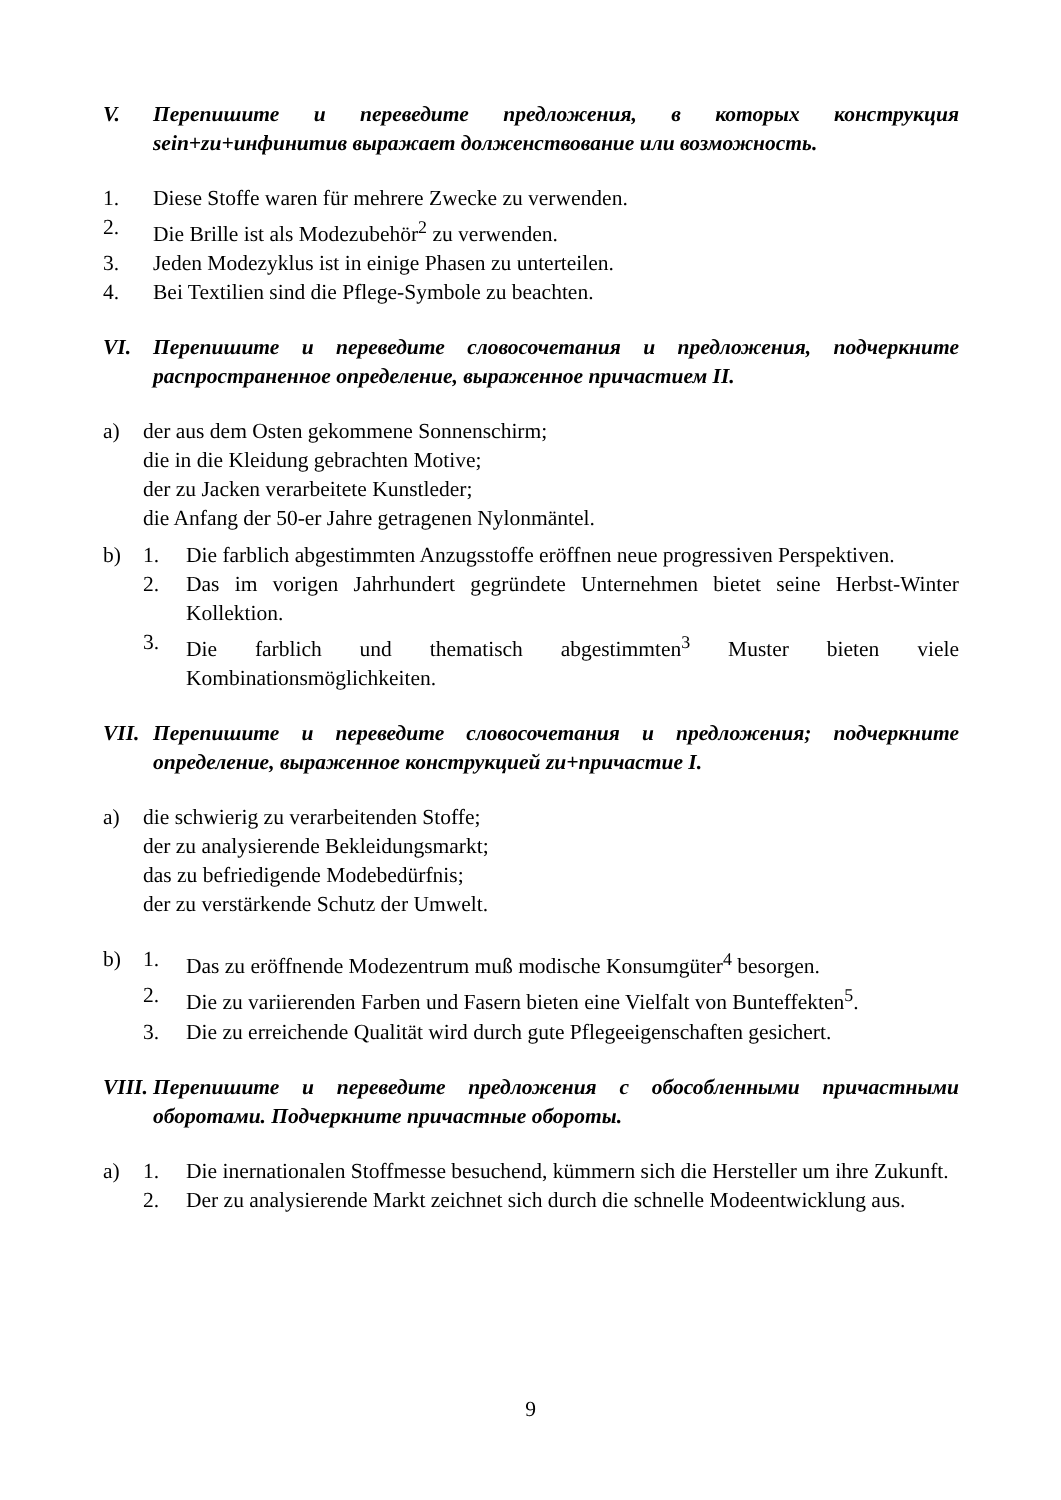V. Перепишите и переведите предложения, в которых конструкция sein+zu+инфинитив выражает долженствование или возможность.
1. Diese Stoffe waren für mehrere Zwecke zu verwenden.
2. Die Brille ist als Modezubehör<sup>2</sup> zu verwenden.
3. Jeden Modezyklus ist in einige Phasen zu unterteilen.
4. Bei Textilien sind die Pflege-Symbole zu beachten.
VI. Перепишите и переведите словосочетания и предложения, подчеркните распространенное определение, выраженное причастием II.
a) der aus dem Osten gekommene Sonnenschirm;
die in die Kleidung gebrachten Motive;
der zu Jacken verarbeitete Kunstleder;
die Anfang der 50-er Jahre getragenen Nylonmäntel.
b) 1. Die farblich abgestimmten Anzugsstoffe eröffnen neue progressiven Perspektiven.
2. Das im vorigen Jahrhundert gegründete Unternehmen bietet seine Herbst-Winter Kollektion.
3. Die farblich und thematisch abgestimmten<sup>3</sup> Muster bieten viele Kombinationsmöglichkeiten.
VII. Перепишите и переведите словосочетания и предложения; подчеркните определение, выраженное конструкцией zu+причастие I.
a) die schwierig zu verarbeitenden Stoffe;
der zu analysierende Bekleidungsmarkt;
das zu befriedigende Modebedürfnis;
der zu verstärkende Schutz der Umwelt.
b) 1. Das zu eröffnende Modezentrum muß modische Konsumgüter<sup>4</sup> besorgen.
2. Die zu variierenden Farben und Fasern bieten eine Vielfalt von Bunteffekten<sup>5</sup>.
3. Die zu erreichende Qualität wird durch gute Pflegeeigenschaften gesichert.
VIII. Перепишите и переведите предложения с обособленными причастными оборотами. Подчеркните причастные обороты.
a) 1. Die inernationalen Stoffmesse besuchend, kümmern sich die Hersteller um ihre Zukunft.
2. Der zu analysierende Markt zeichnet sich durch die schnelle Modeentwicklung aus.
9